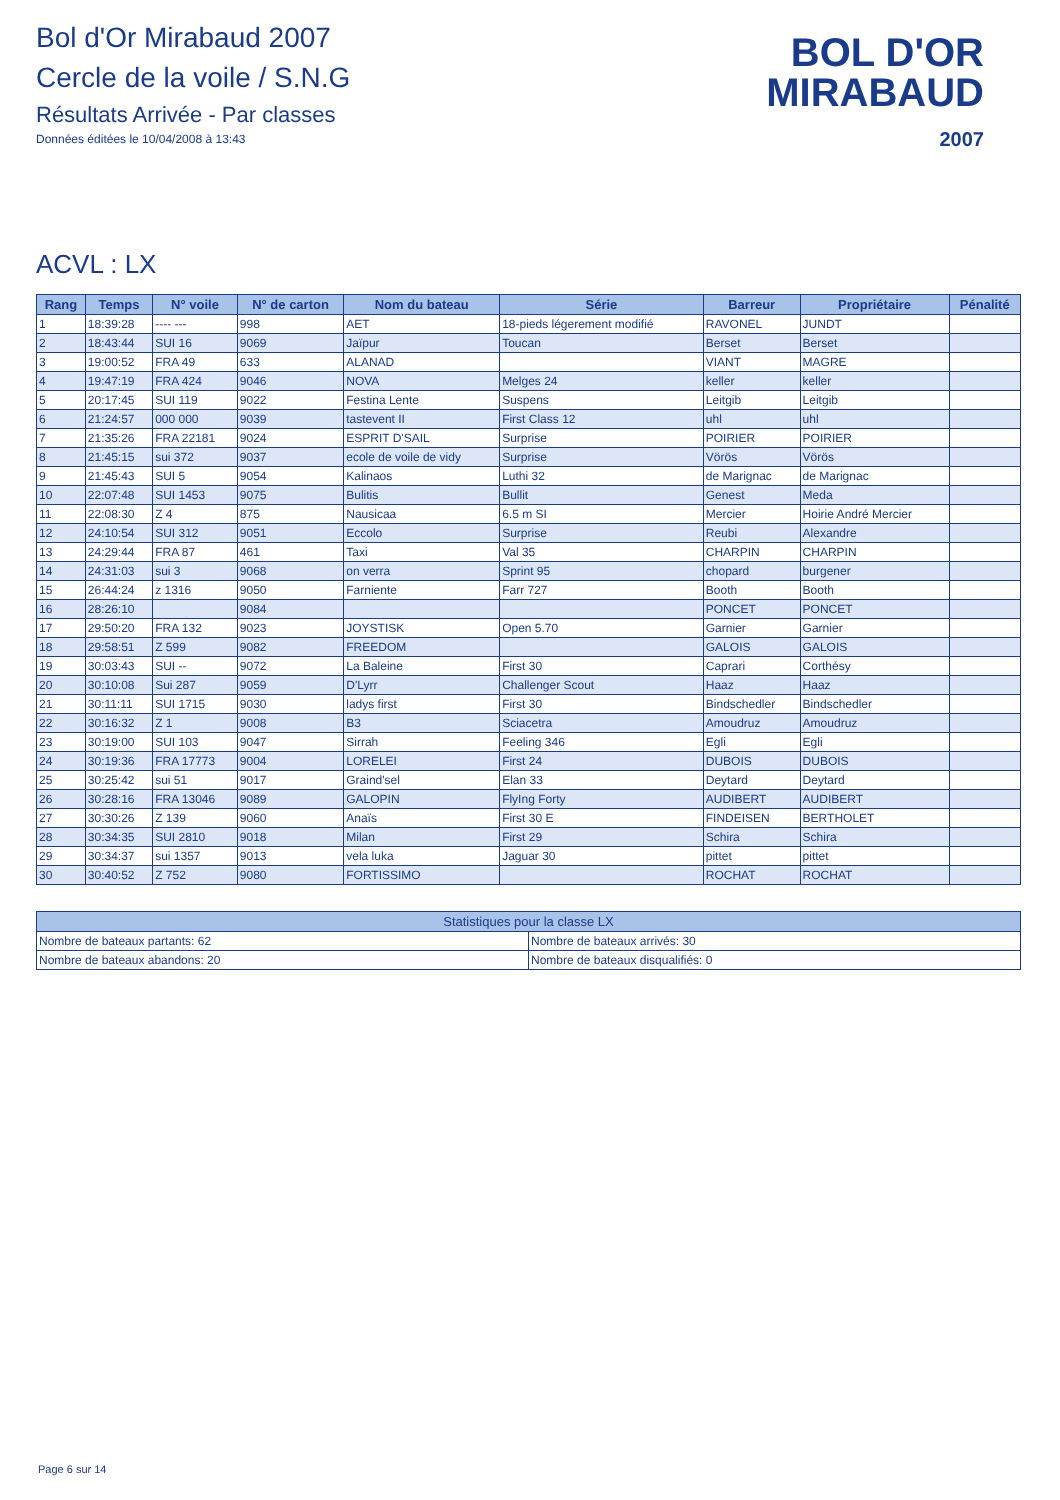Bol d'Or Mirabaud 2007
Cercle de la voile / S.N.G
Résultats Arrivée - Par classes
Données éditées le 10/04/2008 à 13:43
BOL D'OR
MIRABAUD
2007
ACVL : LX
| Rang | Temps | N° voile | N° de carton | Nom du bateau | Série | Barreur | Propriétaire | Pénalité |
| --- | --- | --- | --- | --- | --- | --- | --- | --- |
| 1 | 18:39:28 | ---- --- | 998 | AET | 18-pieds légerement modifié | RAVONEL | JUNDT | |
| 2 | 18:43:44 | SUI 16 | 9069 | Jaïpur | Toucan | Berset | Berset | |
| 3 | 19:00:52 | FRA 49 | 633 | ALANAD | | VIANT | MAGRE | |
| 4 | 19:47:19 | FRA 424 | 9046 | NOVA | Melges 24 | keller | keller | |
| 5 | 20:17:45 | SUI 119 | 9022 | Festina Lente | Suspens | Leitgib | Leitgib | |
| 6 | 21:24:57 | 000 000 | 9039 | tastevent II | First Class 12 | uhl | uhl | |
| 7 | 21:35:26 | FRA 22181 | 9024 | ESPRIT D'SAIL | Surprise | POIRIER | POIRIER | |
| 8 | 21:45:15 | sui 372 | 9037 | ecole de voile de vidy | Surprise | Vörös | Vörös | |
| 9 | 21:45:43 | SUI 5 | 9054 | Kalinaos | Luthi 32 | de Marignac | de Marignac | |
| 10 | 22:07:48 | SUI 1453 | 9075 | Bulitis | Bullit | Genest | Meda | |
| 11 | 22:08:30 | Z 4 | 875 | Nausicaa | 6.5 m SI | Mercier | Hoirie André Mercier | |
| 12 | 24:10:54 | SUI 312 | 9051 | Eccolo | Surprise | Reubi | Alexandre | |
| 13 | 24:29:44 | FRA 87 | 461 | Taxi | Val 35 | CHARPIN | CHARPIN | |
| 14 | 24:31:03 | sui 3 | 9068 | on verra | Sprint 95 | chopard | burgener | |
| 15 | 26:44:24 | z 1316 | 9050 | Farniente | Farr 727 | Booth | Booth | |
| 16 | 28:26:10 | | 9084 | | | PONCET | PONCET | |
| 17 | 29:50:20 | FRA 132 | 9023 | JOYSTISK | Open 5.70 | Garnier | Garnier | |
| 18 | 29:58:51 | Z 599 | 9082 | FREEDOM | | GALOIS | GALOIS | |
| 19 | 30:03:43 | SUI -- | 9072 | La Baleine | First 30 | Caprari | Corthésy | |
| 20 | 30:10:08 | Sui 287 | 9059 | D'Lyrr | Challenger Scout | Haaz | Haaz | |
| 21 | 30:11:11 | SUI 1715 | 9030 | ladys first | First 30 | Bindschedler | Bindschedler | |
| 22 | 30:16:32 | Z 1 | 9008 | B3 | Sciacetra | Amoudruz | Amoudruz | |
| 23 | 30:19:00 | SUI 103 | 9047 | Sirrah | Feeling 346 | Egli | Egli | |
| 24 | 30:19:36 | FRA 17773 | 9004 | LORELEI | First 24 | DUBOIS | DUBOIS | |
| 25 | 30:25:42 | sui 51 | 9017 | Graind'sel | Elan 33 | Deytard | Deytard | |
| 26 | 30:28:16 | FRA 13046 | 9089 | GALOPIN | FlyIng Forty | AUDIBERT | AUDIBERT | |
| 27 | 30:30:26 | Z 139 | 9060 | Anaïs | First 30 E | FINDEISEN | BERTHOLET | |
| 28 | 30:34:35 | SUI 2810 | 9018 | Milan | First 29 | Schira | Schira | |
| 29 | 30:34:37 | sui 1357 | 9013 | vela luka | Jaguar 30 | pittet | pittet | |
| 30 | 30:40:52 | Z 752 | 9080 | FORTISSIMO | | ROCHAT | ROCHAT | |
| Statistiques pour la classe LX | |
| --- | --- |
| Nombre de bateaux partants: 62 | Nombre de bateaux arrivés: 30 |
| Nombre de bateaux abandons: 20 | Nombre de bateaux disqualifiés: 0 |
Page 6 sur 14